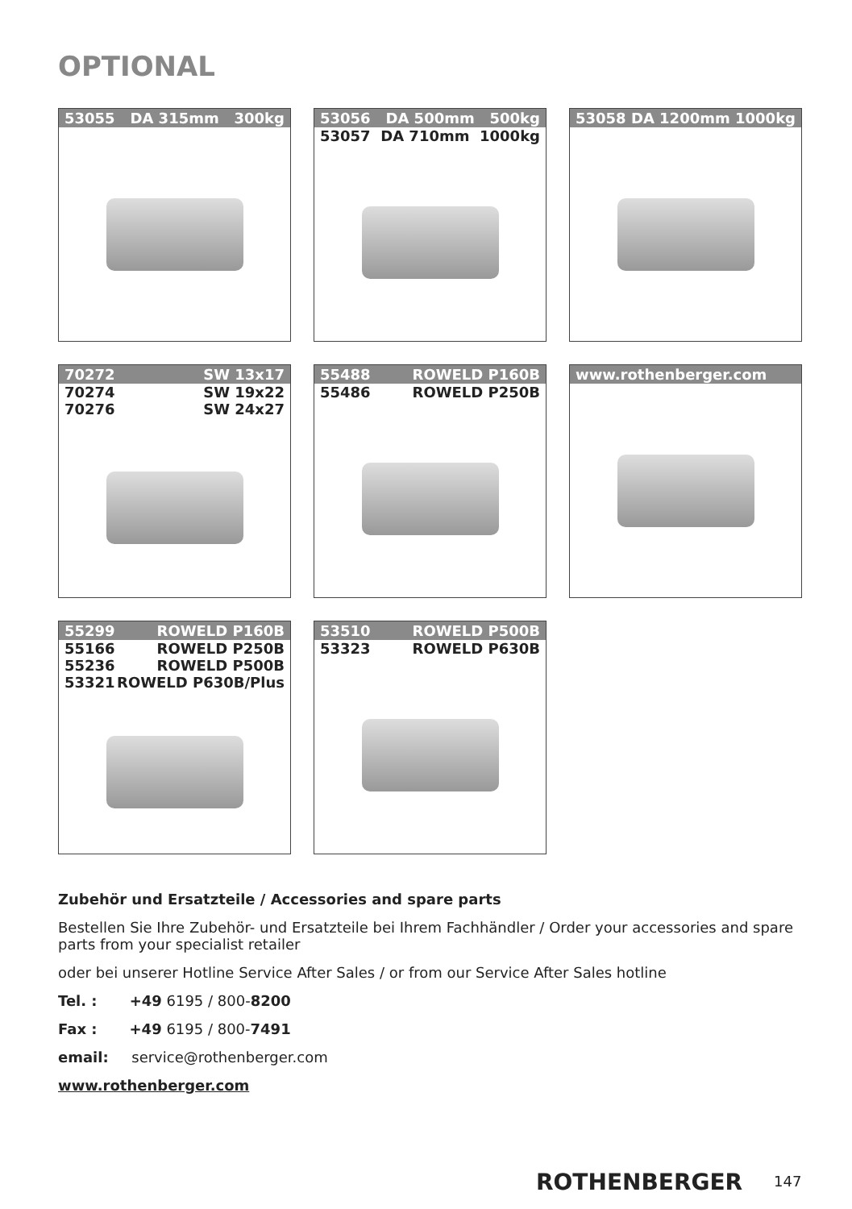OPTIONAL
53055 DA 315mm 300kg
53056 DA 500mm 500kg
53057 DA 710mm 1000kg
53058 DA 1200mm 1000kg
70272 SW 13x17
70274 SW 19x22
70276 SW 24x27
55488 ROWELD P160B
55486 ROWELD P250B
www.rothenberger.com
55299 ROWELD P160B
55166 ROWELD P250B
55236 ROWELD P500B
53321 ROWELD P630B/Plus
53510 ROWELD P500B
53323 ROWELD P630B
Zubehör und Ersatzteile / Accessories and spare parts
Bestellen Sie Ihre Zubehör- und Ersatzteile bei Ihrem Fachhändler / Order your accessories and spare parts from your specialist retailer
oder bei unserer Hotline Service After Sales / or from our Service After Sales hotline
Tel. : +49 6195 / 800-8200
Fax : +49 6195 / 800-7491
email: service@rothenberger.com
www.rothenberger.com
ROTHENBERGER 147